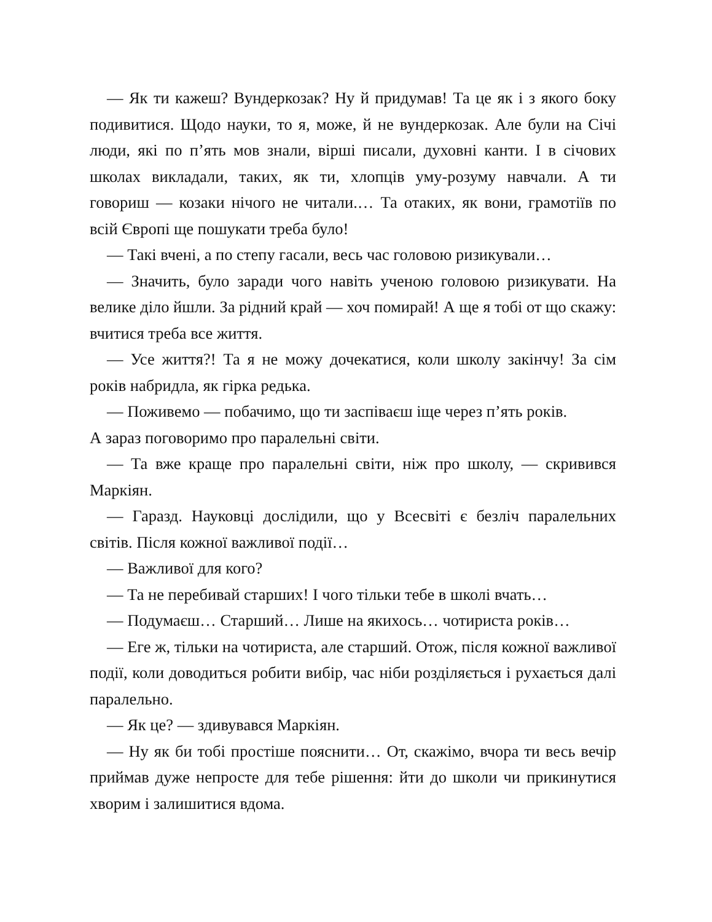— Як ти кажеш? Вундеркозак? Ну й придумав! Та це як і з якого боку подивитися. Щодо науки, то я, може, й не вундеркозак. Але були на Січі люди, які по п’ять мов знали, вірші писали, духовні канти. І в січових школах викладали, таких, як ти, хлопців уму-розуму навчали. А ти говориш — козаки нічого не читали.… Та отаких, як вони, грамотіїв по всій Європі ще пошукати треба було!
— Такі вчені, а по степу гасали, весь час головою ризикували…
— Значить, було заради чого навіть ученою головою ризикувати. На велике діло йшли. За рідний край — хоч помирай! А ще я тобі от що скажу: вчитися треба все життя.
— Усе життя?! Та я не можу дочекатися, коли школу закінчу! За сім років набридла, як гірка редька.
— Поживемо — побачимо, що ти заспіваєш іще через п’ять років.
А зараз поговоримо про паралельні світи.
— Та вже краще про паралельні світи, ніж про школу, — скривився Маркіян.
— Гаразд. Науковці дослідили, що у Всесвіті є безліч паралельних світів. Після кожної важливої події…
— Важливої для кого?
— Та не перебивай старших! І чого тільки тебе в школі вчать…
— Подумаєш… Старший… Лише на якихось… чотириста років…
— Еге ж, тільки на чотириста, але старший. Отож, після кожної важливої події, коли доводиться робити вибір, час ніби розділяється і рухається далі паралельно.
— Як це? — здивувався Маркіян.
— Ну як би тобі простіше пояснити… От, скажімо, вчора ти весь вечір приймав дуже непросте для тебе рішення: йти до школи чи прикинутися хворим і залишитися вдома.